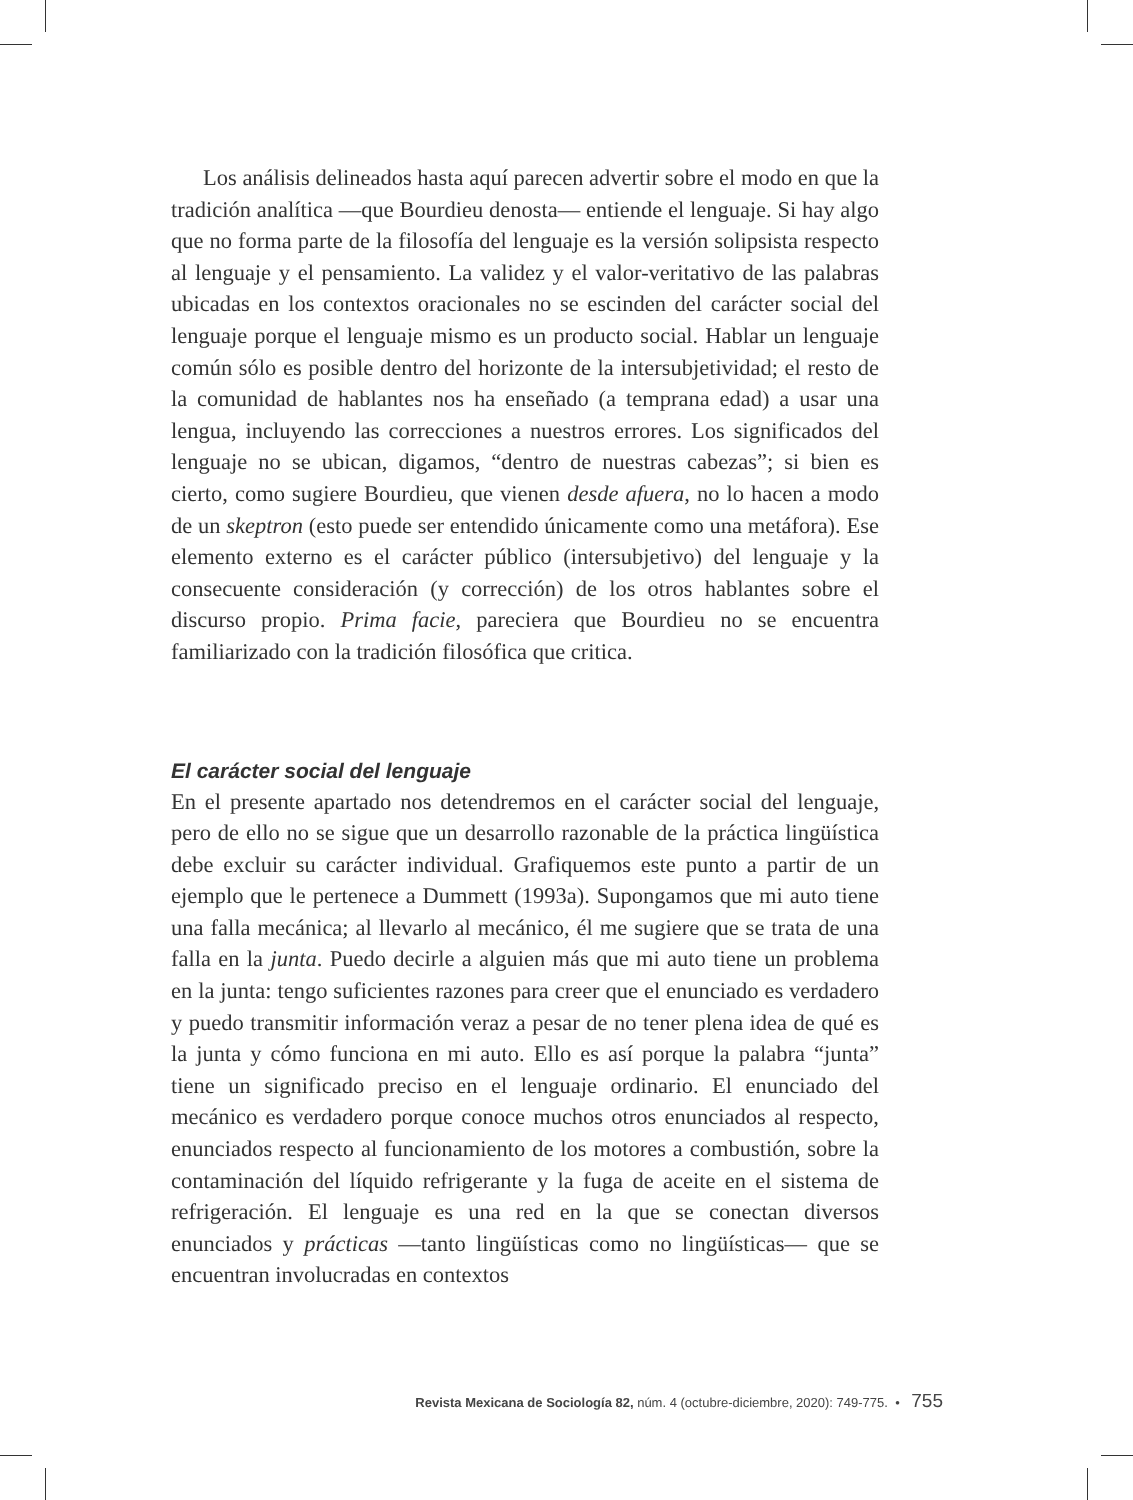Los análisis delineados hasta aquí parecen advertir sobre el modo en que la tradición analítica —que Bourdieu denosta— entiende el lenguaje. Si hay algo que no forma parte de la filosofía del lenguaje es la versión solipsista respecto al lenguaje y el pensamiento. La validez y el valor-veritativo de las palabras ubicadas en los contextos oracionales no se escinden del carácter social del lenguaje porque el lenguaje mismo es un producto social. Hablar un lenguaje común sólo es posible dentro del horizonte de la intersubjetividad; el resto de la comunidad de hablantes nos ha enseñado (a temprana edad) a usar una lengua, incluyendo las correcciones a nuestros errores. Los significados del lenguaje no se ubican, digamos, “dentro de nuestras cabezas”; si bien es cierto, como sugiere Bourdieu, que vienen desde afuera, no lo hacen a modo de un skeptron (esto puede ser entendido únicamente como una metáfora). Ese elemento externo es el carácter público (intersubjetivo) del lenguaje y la consecuente consideración (y corrección) de los otros hablantes sobre el discurso propio. Prima facie, pareciera que Bourdieu no se encuentra familiarizado con la tradición filosófica que critica.
El carácter social del lenguaje
En el presente apartado nos detendremos en el carácter social del lenguaje, pero de ello no se sigue que un desarrollo razonable de la práctica lingüística debe excluir su carácter individual. Grafiquemos este punto a partir de un ejemplo que le pertenece a Dummett (1993a). Supongamos que mi auto tiene una falla mecánica; al llevarlo al mecánico, él me sugiere que se trata de una falla en la junta. Puedo decirle a alguien más que mi auto tiene un problema en la junta: tengo suficientes razones para creer que el enunciado es verdadero y puedo transmitir información veraz a pesar de no tener plena idea de qué es la junta y cómo funciona en mi auto. Ello es así porque la palabra “junta” tiene un significado preciso en el lenguaje ordinario. El enunciado del mecánico es verdadero porque conoce muchos otros enunciados al respecto, enunciados respecto al funcionamiento de los motores a combustión, sobre la contaminación del líquido refrigerante y la fuga de aceite en el sistema de refrigeración. El lenguaje es una red en la que se conectan diversos enunciados y prácticas —tanto lingüísticas como no lingüísticas— que se encuentran involucradas en contextos
Revista Mexicana de Sociología 82, núm. 4 (octubre-diciembre, 2020): 749-775. • 755